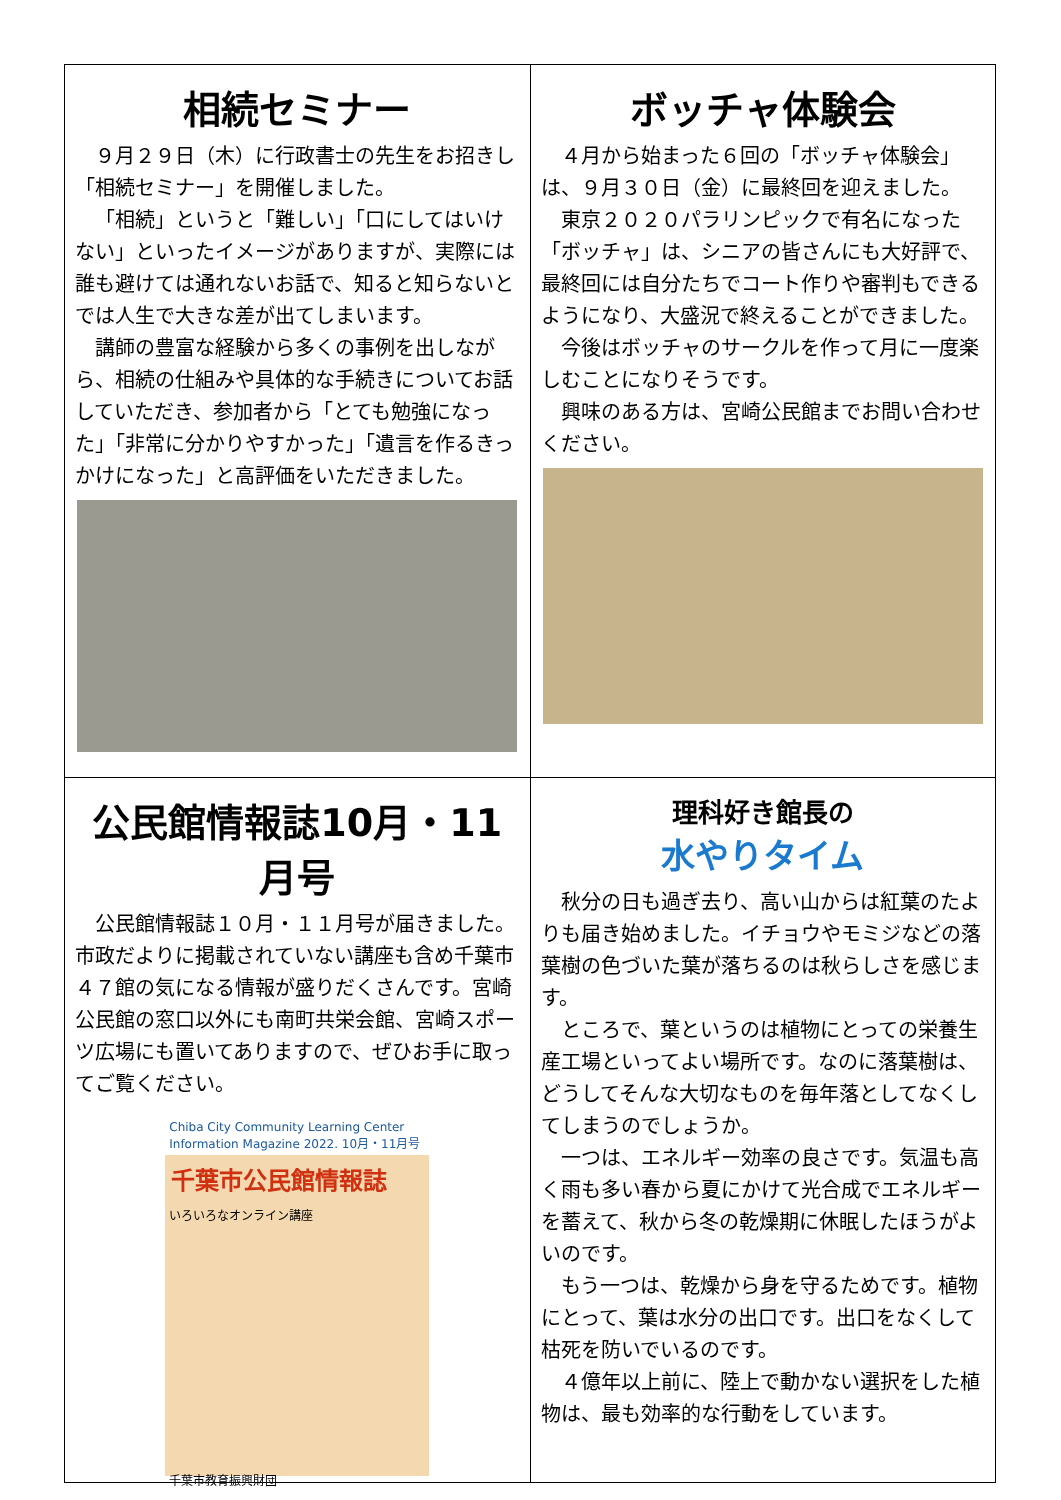| 相続セミナー ９月２９日（木）に行政書士の先生をお招きし「相続セミナー」を開催しました。 「相続」というと「難しい」「口にしてはいけない」といったイメージがありますが、実際には誰も避けては通れないお話で、知ると知らないとでは人生で大きな差が出てしまいます。 講師の豊富な経験から多くの事例を出しながら、相続の仕組みや具体的な手続きについてお話していただき、参加者から「とても勉強になった」「非常に分かりやすかった」「遺言を作るきっかけになった」と高評価をいただきました。 | ボッチャ体験会 ４月から始まった６回の「ボッチャ体験会」は、９月３０日（金）に最終回を迎えました。 東京２０２０パラリンピックで有名になった「ボッチャ」は、シニアの皆さんにも大好評で、最終回には自分たちでコート作りや審判もできるようになり、大盛況で終えることができました。 今後はボッチャのサークルを作って月に一度楽しむことになりそうです。 興味のある方は、宮崎公民館までお問い合わせください。 |
| 公民館情報誌10月・11月号 公民館情報誌１０月・１１月号が届きました。市政だよりに掲載されていない講座も含め千葉市４７館の気になる情報が盛りだくさんです。宮崎公民館の窓口以外にも南町共栄会館、宮崎スポーツ広場にも置いてありますので、ぜひお手に取ってご覧ください。 Chiba City Community Learning Center Information Magazine 2022. 10月・11月号 千葉市公民館情報誌 いろいろなオンライン講座 千葉市教育振興財団 | 理科好き館長の 水やりタイム 秋分の日も過ぎ去り、高い山からは紅葉のたよりも届き始めました。イチョウやモミジなどの落葉樹の色づいた葉が落ちるのは秋らしさを感じます。 ところで、葉というのは植物にとっての栄養生産工場といってよい場所です。なのに落葉樹は、どうしてそんな大切なものを毎年落としてなくしてしまうのでしょうか。 一つは、エネルギー効率の良さです。気温も高く雨も多い春から夏にかけて光合成でエネルギーを蓄えて、秋から冬の乾燥期に休眠したほうがよいのです。 もう一つは、乾燥から身を守るためです。植物にとって、葉は水分の出口です。出口をなくして枯死を防いでいるのです。 ４億年以上前に、陸上で動かない選択をした植物は、最も効率的な行動をしています。 |